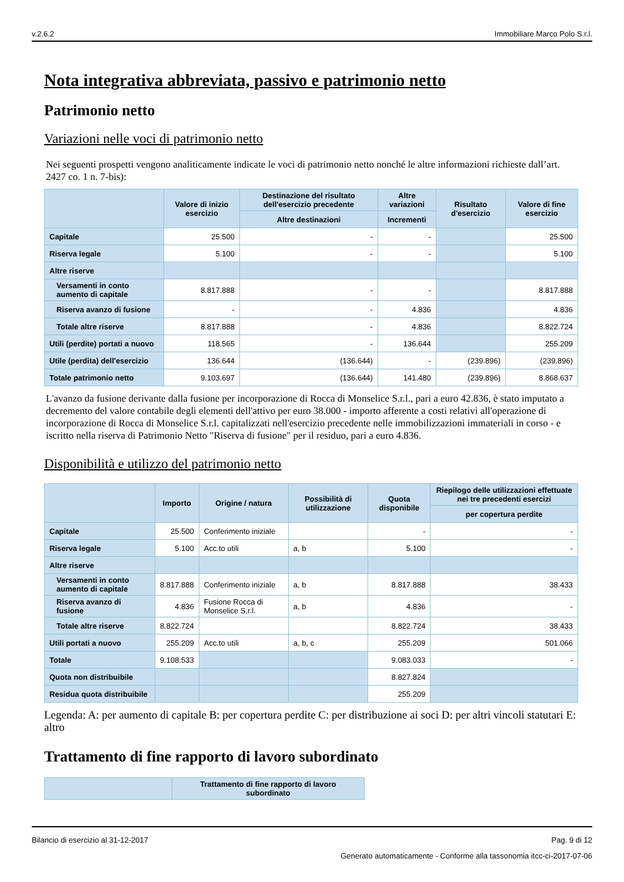v.2.6.2 Immobiliare Marco Polo S.r.l.
Nota integrativa abbreviata, passivo e patrimonio netto
Patrimonio netto
Variazioni nelle voci di patrimonio netto
Nei seguenti prospetti vengono analiticamente indicate le voci di patrimonio netto nonché le altre informazioni richieste dall’art. 2427 co. 1 n. 7-bis):
| | Valore di inizio esercizio | Destinazione del risultato dell'esercizio precedente | Altre variazioni | Risultato d'esercizio | Valore di fine esercizio |
| --- | --- | --- | --- | --- | --- |
| | | Altre destinazioni | Incrementi | | |
| Capitale | 25.500 | - | - | | 25.500 |
| Riserva legale | 5.100 | - | - | | 5.100 |
| Altre riserve | | | | | |
| Versamenti in conto aumento di capitale | 8.817.888 | - | - | | 8.817.888 |
| Riserva avanzo di fusione | - | - | 4.836 | | 4.836 |
| Totale altre riserve | 8.817.888 | - | 4.836 | | 8.822.724 |
| Utili (perdite) portati a nuovo | 118.565 | - | 136.644 | | 255.209 |
| Utile (perdita) dell'esercizio | 136.644 | (136.644) | - | (239.896) | (239.896) |
| Totale patrimonio netto | 9.103.697 | (136.644) | 141.480 | (239.896) | 8.868.637 |
L'avanzo da fusione derivante dalla fusione per incorporazione di Rocca di Monselice S.r.l., pari a euro 42.836, è stato imputato a decremento del valore contabile degli elementi dell'attivo per euro 38.000 - importo afferente a costi relativi all'operazione di incorporazione di Rocca di Monselice S.r.l. capitalizzati nell'esercizio precedente nelle immobilizzazioni immateriali in corso - e iscritto nella riserva di Patrimonio Netto "Riserva di fusione" per il residuo, pari a euro 4.836.
Disponibilità e utilizzo del patrimonio netto
| | Importo | Origine / natura | Possibilità di utilizzazione | Quota disponibile | Riepilogo delle utilizzazioni effettuate nei tre precedenti esercizi |
| --- | --- | --- | --- | --- | --- |
| | | | | | per copertura perdite |
| Capitale | 25.500 | Conferimento iniziale | | - | - |
| Riserva legale | 5.100 | Acc.to utili | a, b | 5.100 | - |
| Altre riserve | | | | | |
| Versamenti in conto aumento di capitale | 8.817.888 | Conferimento iniziale | a, b | 8.817.888 | 38.433 |
| Riserva avanzo di fusione | 4.836 | Fusione Rocca di Monselice S.r.l. | a, b | 4.836 | - |
| Totale altre riserve | 8.822.724 | | | 8.822.724 | 38.433 |
| Utili portati a nuovo | 255.209 | Acc.to utili | a, b, c | 255.209 | 501.066 |
| Totale | 9.108.533 | | | 9.083.033 | - |
| Quota non distribuibile | | | | 8.827.824 | |
| Residua quota distribuibile | | | | 255.209 | |
Legenda: A: per aumento di capitale B: per copertura perdite C: per distribuzione ai soci D: per altri vincoli statutari E: altro
Trattamento di fine rapporto di lavoro subordinato
| | Trattamento di fine rapporto di lavoro subordinato |
| --- | --- |
Bilancio di esercizio al 31-12-2017 Pag. 9 di 12
Generato automaticamente - Conforme alla tassonomia itcc-ci-2017-07-06